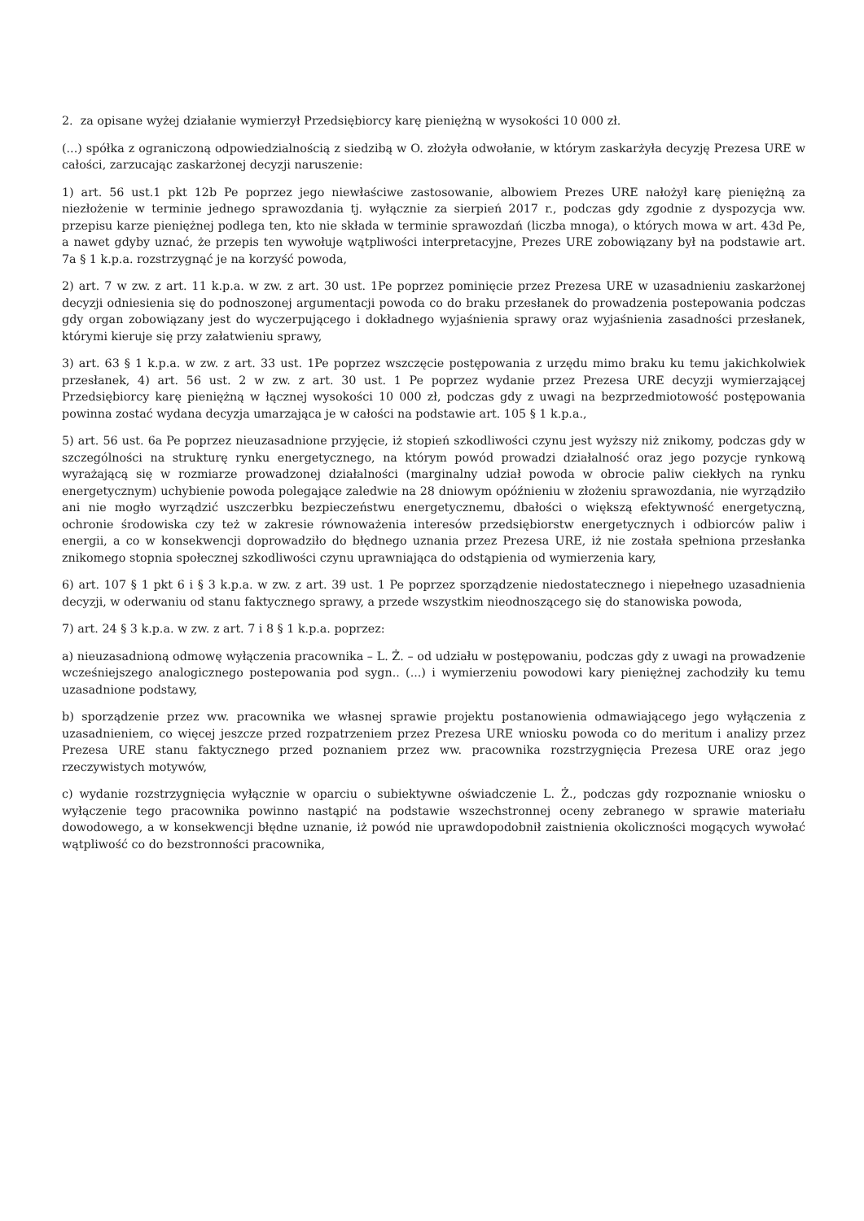2. za opisane wyżej działanie wymierzył Przedsiębiorcy karę pieniężną w wysokości 10 000 zł.
(...) spółka z ograniczoną odpowiedzialnością z siedzibą w O. złożyła odwołanie, w którym zaskarżyła decyzję Prezesa URE w całości, zarzucając zaskarżonej decyzji naruszenie:
1) art. 56 ust.1 pkt 12b Pe poprzez jego niewłaściwe zastosowanie, albowiem Prezes URE nałożył karę pieniężną za niezłożenie w terminie jednego sprawozdania tj. wyłącznie za sierpień 2017 r., podczas gdy zgodnie z dyspozycja ww. przepisu karze pieniężnej podlega ten, kto nie składa w terminie sprawozdań (liczba mnoga), o których mowa w art. 43d Pe, a nawet gdyby uznać, że przepis ten wywołuje wątpliwości interpretacyjne, Prezes URE zobowiązany był na podstawie art. 7a § 1 k.p.a. rozstrzygnąć je na korzyść powoda,
2) art. 7 w zw. z art. 11 k.p.a. w zw. z art. 30 ust. 1Pe poprzez pominięcie przez Prezesa URE w uzasadnieniu zaskarżonej decyzji odniesienia się do podnoszonej argumentacji powoda co do braku przesłanek do prowadzenia postepowania podczas gdy organ zobowiązany jest do wyczerpującego i dokładnego wyjaśnienia sprawy oraz wyjaśnienia zasadności przesłanek, którymi kieruje się przy załatwieniu sprawy,
3) art. 63 § 1 k.p.a. w zw. z art. 33 ust. 1Pe poprzez wszczęcie postępowania z urzędu mimo braku ku temu jakichkolwiek przesłanek, 4) art. 56 ust. 2 w zw. z art. 30 ust. 1 Pe poprzez wydanie przez Prezesa URE decyzji wymierzającej Przedsiębiorcy karę pieniężną w łącznej wysokości 10 000 zł, podczas gdy z uwagi na bezprzedmiotowość postępowania powinna zostać wydana decyzja umarzająca je w całości na podstawie art. 105 § 1 k.p.a.,
5) art. 56 ust. 6a Pe poprzez nieuzasadnione przyjęcie, iż stopień szkodliwości czynu jest wyższy niż znikomy, podczas gdy w szczególności na strukturę rynku energetycznego, na którym powód prowadzi działalność oraz jego pozycje rynkową wyrażającą się w rozmiarze prowadzonej działalności (marginalny udział powoda w obrocie paliw ciekłych na rynku energetycznym) uchybienie powoda polegające zaledwie na 28 dniowym opóźnieniu w złożeniu sprawozdania, nie wyrządziło ani nie mogło wyrządzić uszczerbku bezpieczeństwu energetycznemu, dbałości o większą efektywność energetyczną, ochronie środowiska czy też w zakresie równoważenia interesów przedsiębiorstw energetycznych i odbiorców paliw i energii, a co w konsekwencji doprowadziło do błędnego uznania przez Prezesa URE, iż nie została spełniona przesłanka znikomego stopnia społecznej szkodliwości czynu uprawniająca do odstąpienia od wymierzenia kary,
6) art. 107 § 1 pkt 6 i § 3 k.p.a. w zw. z art. 39 ust. 1 Pe poprzez sporządzenie niedostatecznego i niepełnego uzasadnienia decyzji, w oderwaniu od stanu faktycznego sprawy, a przede wszystkim nieodnoszącego się do stanowiska powoda,
7) art. 24 § 3 k.p.a. w zw. z art. 7 i 8 § 1 k.p.a. poprzez:
a) nieuzasadnioną odmowę wyłączenia pracownika – L. Ż. – od udziału w postępowaniu, podczas gdy z uwagi na prowadzenie wcześniejszego analogicznego postepowania pod sygn.. (...) i wymierzeniu powodowi kary pieniężnej zachodziły ku temu uzasadnione podstawy,
b) sporządzenie przez ww. pracownika we własnej sprawie projektu postanowienia odmawiającego jego wyłączenia z uzasadnieniem, co więcej jeszcze przed rozpatrzeniem przez Prezesa URE wniosku powoda co do meritum i analizy przez Prezesa URE stanu faktycznego przed poznaniem przez ww. pracownika rozstrzygnięcia Prezesa URE oraz jego rzeczywistych motywów,
c) wydanie rozstrzygnięcia wyłącznie w oparciu o subiektywne oświadczenie L. Ż., podczas gdy rozpoznanie wniosku o wyłączenie tego pracownika powinno nastąpić na podstawie wszechstronnej oceny zebranego w sprawie materiału dowodowego, a w konsekwencji błędne uznanie, iż powód nie uprawdopodobnił zaistnienia okoliczności mogących wywołać wątpliwość co do bezstronności pracownika,